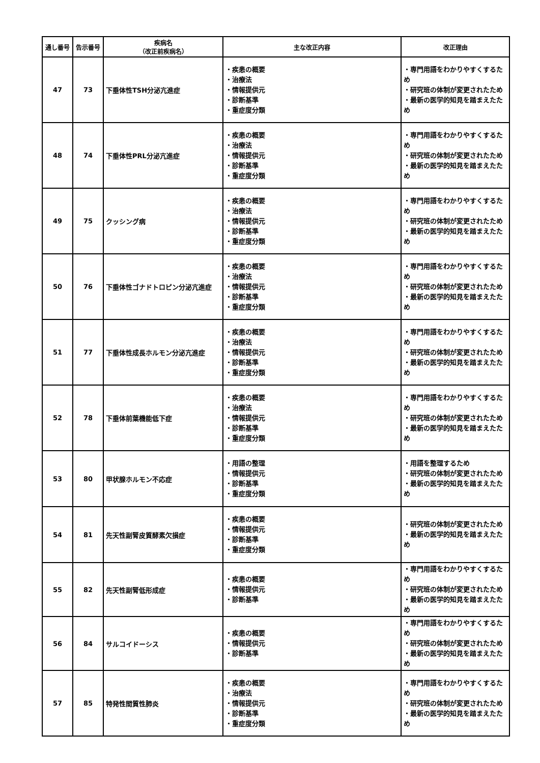| 通し番号 | 告示番号 | 疾病名 （改正前疾病名） | 主な改正内容 | 改正理由 |
| --- | --- | --- | --- | --- |
| 47 | 73 | 下垂体性TSH分泌亢進症 | ・疾患の概要 ・治療法 ・情報提供元 ・診断基準 ・重症度分類 | ・専門用語をわかりやすくするため ・研究班の体制が変更されたため ・最新の医学的知見を踏まえたため |
| 48 | 74 | 下垂体性PRL分泌亢進症 | ・疾患の概要 ・治療法 ・情報提供元 ・診断基準 ・重症度分類 | ・専門用語をわかりやすくするため ・研究班の体制が変更されたため ・最新の医学的知見を踏まえたため |
| 49 | 75 | クッシング病 | ・疾患の概要 ・治療法 ・情報提供元 ・診断基準 ・重症度分類 | ・専門用語をわかりやすくするため ・研究班の体制が変更されたため ・最新の医学的知見を踏まえたため |
| 50 | 76 | 下垂体性ゴナドトロピン分泌亢進症 | ・疾患の概要 ・治療法 ・情報提供元 ・診断基準 ・重症度分類 | ・専門用語をわかりやすくするため ・研究班の体制が変更されたため ・最新の医学的知見を踏まえたため |
| 51 | 77 | 下垂体性成長ホルモン分泌亢進症 | ・疾患の概要 ・治療法 ・情報提供元 ・診断基準 ・重症度分類 | ・専門用語をわかりやすくするため ・研究班の体制が変更されたため ・最新の医学的知見を踏まえたため |
| 52 | 78 | 下垂体前葉機能低下症 | ・疾患の概要 ・治療法 ・情報提供元 ・診断基準 ・重症度分類 | ・専門用語をわかりやすくするため ・研究班の体制が変更されたため ・最新の医学的知見を踏まえたため |
| 53 | 80 | 甲状腺ホルモン不応症 | ・用語の整理 ・情報提供元 ・診断基準 ・重症度分類 | ・用語を整理するため ・研究班の体制が変更されたため ・最新の医学的知見を踏まえたため |
| 54 | 81 | 先天性副腎皮質酵素欠損症 | ・疾患の概要 ・情報提供元 ・診断基準 ・重症度分類 | ・研究班の体制が変更されたため ・最新の医学的知見を踏まえたため |
| 55 | 82 | 先天性副腎低形成症 | ・疾患の概要 ・情報提供元 ・診断基準 | ・専門用語をわかりやすくするため ・研究班の体制が変更されたため ・最新の医学的知見を踏まえたため |
| 56 | 84 | サルコイドーシス | ・疾患の概要 ・情報提供元 ・診断基準 | ・専門用語をわかりやすくするため ・研究班の体制が変更されたため ・最新の医学的知見を踏まえたため |
| 57 | 85 | 特発性間質性肺炎 | ・疾患の概要 ・治療法 ・情報提供元 ・診断基準 ・重症度分類 | ・専門用語をわかりやすくするため ・研究班の体制が変更されたため ・最新の医学的知見を踏まえたため |